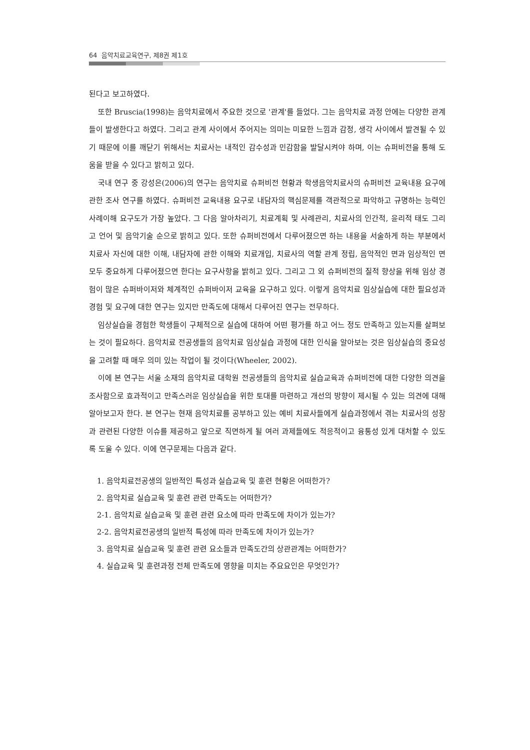64 음악치료교육연구, 제8권 제1호
된다고 보고하였다.
또한 Bruscia(1998)는 음악치료에서 주요한 것으로 '관계'를 들었다. 그는 음악치료 과정 안에는 다양한 관계들이 발생한다고 하였다. 그리고 관계 사이에서 주어지는 의미는 미묘한 느낌과 감정, 생각 사이에서 발견될 수 있기 때문에 이를 깨닫기 위해서는 치료사는 내적인 감수성과 민감함을 발달시켜야 하며, 이는 슈퍼비전을 통해 도움을 받을 수 있다고 밝히고 있다.
국내 연구 중 강성은(2006)의 연구는 음악치료 슈퍼비전 현황과 학생음악치료사의 슈퍼비전 교육내용 요구에 관한 조사 연구를 하였다. 슈퍼비전 교육내용 요구로 내담자의 핵심문제를 객관적으로 파악하고 규명하는 능력인 사례이해 요구도가 가장 높았다. 그 다음 알아차리기, 치료계획 및 사례관리, 치료사의 인간적, 윤리적 태도 그리고 언어 및 음악기술 순으로 밝히고 있다. 또한 슈퍼비전에서 다루어졌으면 하는 내용을 서술하게 하는 부분에서 치료사 자신에 대한 이해, 내담자에 관한 이해와 치료개입, 치료사의 역할 관계 정립, 음악적인 면과 임상적인 면 모두 중요하게 다루어졌으면 한다는 요구사항을 밝히고 있다. 그리고 그 외 슈퍼비전의 질적 향상을 위해 임상 경험이 많은 슈퍼바이저와 체계적인 슈퍼바이저 교육을 요구하고 있다. 이렇게 음악치료 임상실습에 대한 필요성과 경험 및 요구에 대한 연구는 있지만 만족도에 대해서 다루어진 연구는 전무하다.
임상실습을 경험한 학생들이 구체적으로 실습에 대하여 어떤 평가를 하고 어느 정도 만족하고 있는지를 살펴보는 것이 필요하다. 음악치료 전공생들의 음악치료 임상실습 과정에 대한 인식을 알아보는 것은 임상실습의 중요성을 고려할 때 매우 의미 있는 작업이 될 것이다(Wheeler, 2002).
이에 본 연구는 서울 소재의 음악치료 대학원 전공생들의 음악치료 실습교육과 슈퍼비전에 대한 다양한 의견을 조사함으로 효과적이고 만족스러운 임상실습을 위한 토대를 마련하고 개선의 방향이 제시될 수 있는 의견에 대해 알아보고자 한다. 본 연구는 현재 음악치료를 공부하고 있는 예비 치료사들에게 실습과정에서 겪는 치료사의 성장과 관련된 다양한 이슈를 제공하고 앞으로 직면하게 될 여러 과제들에도 적응적이고 융통성 있게 대처할 수 있도록 도울 수 있다. 이에 연구문제는 다음과 같다.
1. 음악치료전공생의 일반적인 특성과 실습교육 및 훈련 현황은 어떠한가?
2. 음악치료 실습교육 및 훈련 관련 만족도는 어떠한가?
2-1. 음악치료 실습교육 및 훈련 관련 요소에 따라 만족도에 차이가 있는가?
2-2. 음악치료전공생의 일반적 특성에 따라 만족도에 차이가 있는가?
3. 음악치료 실습교육 및 훈련 관련 요소들과 만족도간의 상관관계는 어떠한가?
4. 실습교육 및 훈련과정 전체 만족도에 영향을 미치는 주요요인은 무엇인가?